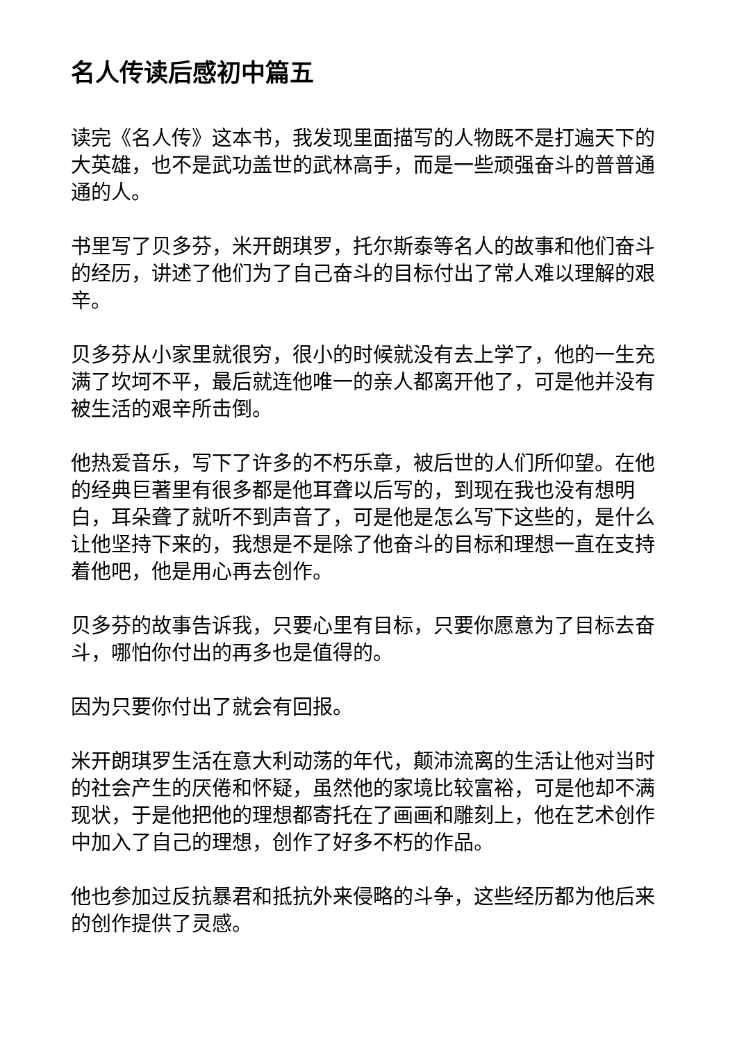名人传读后感初中篇五
读完《名人传》这本书，我发现里面描写的人物既不是打遍天下的大英雄，也不是武功盖世的武林高手，而是一些顽强奋斗的普普通通的人。
书里写了贝多芬，米开朗琪罗，托尔斯泰等名人的故事和他们奋斗的经历，讲述了他们为了自己奋斗的目标付出了常人难以理解的艰辛。
贝多芬从小家里就很穷，很小的时候就没有去上学了，他的一生充满了坎坷不平，最后就连他唯一的亲人都离开他了，可是他并没有被生活的艰辛所击倒。
他热爱音乐，写下了许多的不朽乐章，被后世的人们所仰望。在他的经典巨著里有很多都是他耳聋以后写的，到现在我也没有想明白，耳朵聋了就听不到声音了，可是他是怎么写下这些的，是什么让他坚持下来的，我想是不是除了他奋斗的目标和理想一直在支持着他吧，他是用心再去创作。
贝多芬的故事告诉我，只要心里有目标，只要你愿意为了目标去奋斗，哪怕你付出的再多也是值得的。
因为只要你付出了就会有回报。
米开朗琪罗生活在意大利动荡的年代，颠沛流离的生活让他对当时的社会产生的厌倦和怀疑，虽然他的家境比较富裕，可是他却不满现状，于是他把他的理想都寄托在了画画和雕刻上，他在艺术创作中加入了自己的理想，创作了好多不朽的作品。
他也参加过反抗暴君和抵抗外来侵略的斗争，这些经历都为他后来的创作提供了灵感。